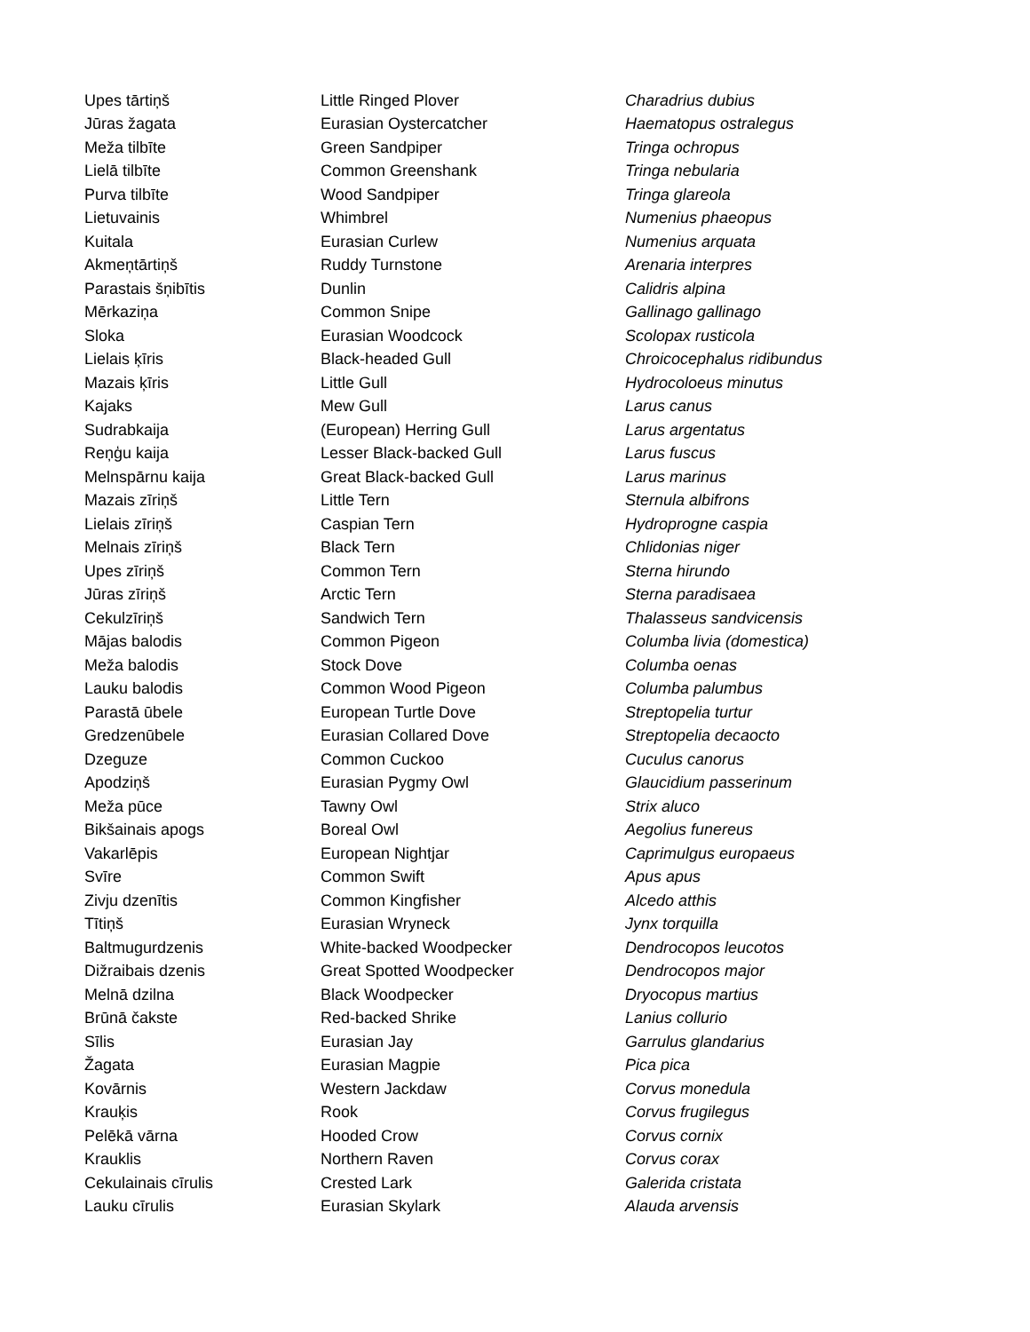| Upes tārtiņš | Little Ringed Plover | Charadrius dubius |
| Jūras žagata | Eurasian Oystercatcher | Haematopus ostralegus |
| Meža tilbīte | Green Sandpiper | Tringa ochropus |
| Lielā tilbīte | Common Greenshank | Tringa nebularia |
| Purva tilbīte | Wood Sandpiper | Tringa glareola |
| Lietuvainis | Whimbrel | Numenius phaeopus |
| Kuitala | Eurasian Curlew | Numenius arquata |
| Akmeņtārtiņš | Ruddy Turnstone | Arenaria interpres |
| Parastais šņibītis | Dunlin | Calidris alpina |
| Mērkaziņa | Common Snipe | Gallinago gallinago |
| Sloka | Eurasian Woodcock | Scolopax rusticola |
| Lielais ķīris | Black-headed Gull | Chroicocephalus ridibundus |
| Mazais ķīris | Little Gull | Hydrocoloeus minutus |
| Kajaks | Mew Gull | Larus canus |
| Sudrabkaija | (European) Herring Gull | Larus argentatus |
| Reņģu kaija | Lesser Black-backed Gull | Larus fuscus |
| Melnspārnu kaija | Great Black-backed Gull | Larus marinus |
| Mazais zīriņš | Little Tern | Sternula albifrons |
| Lielais zīriņš | Caspian Tern | Hydroprogne caspia |
| Melnais zīriņš | Black Tern | Chlidonias niger |
| Upes zīriņš | Common Tern | Sterna hirundo |
| Jūras zīriņš | Arctic Tern | Sterna paradisaea |
| Cekulzīriņš | Sandwich Tern | Thalasseus sandvicensis |
| Mājas balodis | Common Pigeon | Columba livia (domestica) |
| Meža balodis | Stock Dove | Columba oenas |
| Lauku balodis | Common Wood Pigeon | Columba palumbus |
| Parastā ūbele | European Turtle Dove | Streptopelia turtur |
| Gredzenūbele | Eurasian Collared Dove | Streptopelia decaocto |
| Dzeguze | Common Cuckoo | Cuculus canorus |
| Apodziņš | Eurasian Pygmy Owl | Glaucidium passerinum |
| Meža pūce | Tawny Owl | Strix aluco |
| Bikšainais apogs | Boreal Owl | Aegolius funereus |
| Vakarlēpis | European Nightjar | Caprimulgus europaeus |
| Svīre | Common Swift | Apus apus |
| Zivju dzenītis | Common Kingfisher | Alcedo atthis |
| Tītiņš | Eurasian Wryneck | Jynx torquilla |
| Baltmugurdzenis | White-backed Woodpecker | Dendrocopos leucotos |
| Dižraibais dzenis | Great Spotted Woodpecker | Dendrocopos major |
| Melnā dzilna | Black Woodpecker | Dryocopus martius |
| Brūnā čakste | Red-backed Shrike | Lanius collurio |
| Sīlis | Eurasian Jay | Garrulus glandarius |
| Žagata | Eurasian Magpie | Pica pica |
| Kovārnis | Western Jackdaw | Corvus monedula |
| Krauķis | Rook | Corvus frugilegus |
| Pelēkā vārna | Hooded Crow | Corvus cornix |
| Krauklis | Northern Raven | Corvus corax |
| Cekulainais cīrulis | Crested Lark | Galerida cristata |
| Lauku cīrulis | Eurasian Skylark | Alauda arvensis |